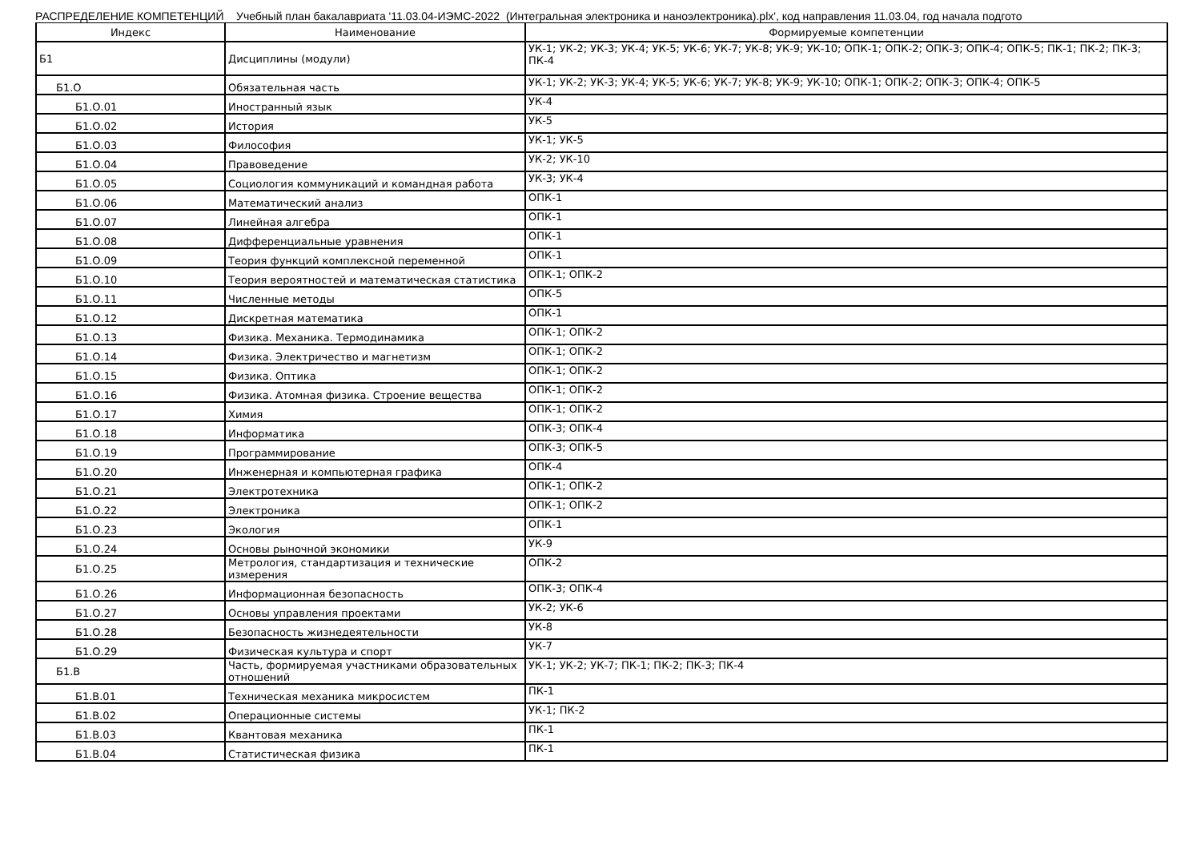РАСПРЕДЕЛЕНИЕ КОМПЕТЕНЦИЙ Учебный план бакалавриата '11.03.04-ИЭМС-2022 (Интегральная электроника и наноэлектроника).plx', код направления 11.03.04, год начала подгото
| Индекс | Наименование | Формируемые компетенции |
| --- | --- | --- |
| Б1 | Дисциплины (модули) | УК-1; УК-2; УК-3; УК-4; УК-5; УК-6; УК-7; УК-8; УК-9; УК-10; ОПК-1; ОПК-2; ОПК-3; ОПК-4; ОПК-5; ПК-1; ПК-2; ПК-3; ПК-4 |
| Б1.О | Обязательная часть | УК-1; УК-2; УК-3; УК-4; УК-5; УК-6; УК-7; УК-8; УК-9; УК-10; ОПК-1; ОПК-2; ОПК-3; ОПК-4; ОПК-5 |
| Б1.О.01 | Иностранный язык | УК-4 |
| Б1.О.02 | История | УК-5 |
| Б1.О.03 | Философия | УК-1; УК-5 |
| Б1.О.04 | Правоведение | УК-2; УК-10 |
| Б1.О.05 | Социология коммуникаций и командная работа | УК-3; УК-4 |
| Б1.О.06 | Математический анализ | ОПК-1 |
| Б1.О.07 | Линейная алгебра | ОПК-1 |
| Б1.О.08 | Дифференциальные уравнения | ОПК-1 |
| Б1.О.09 | Теория функций комплексной переменной | ОПК-1 |
| Б1.О.10 | Теория вероятностей и математическая статистика | ОПК-1; ОПК-2 |
| Б1.О.11 | Численные методы | ОПК-5 |
| Б1.О.12 | Дискретная математика | ОПК-1 |
| Б1.О.13 | Физика. Механика. Термодинамика | ОПК-1; ОПК-2 |
| Б1.О.14 | Физика. Электричество и магнетизм | ОПК-1; ОПК-2 |
| Б1.О.15 | Физика. Оптика | ОПК-1; ОПК-2 |
| Б1.О.16 | Физика. Атомная физика. Строение вещества | ОПК-1; ОПК-2 |
| Б1.О.17 | Химия | ОПК-1; ОПК-2 |
| Б1.О.18 | Информатика | ОПК-3; ОПК-4 |
| Б1.О.19 | Программирование | ОПК-3; ОПК-5 |
| Б1.О.20 | Инженерная и компьютерная графика | ОПК-4 |
| Б1.О.21 | Электротехника | ОПК-1; ОПК-2 |
| Б1.О.22 | Электроника | ОПК-1; ОПК-2 |
| Б1.О.23 | Экология | ОПК-1 |
| Б1.О.24 | Основы рыночной экономики | УК-9 |
| Б1.О.25 | Метрология, стандартизация и технические измерения | ОПК-2 |
| Б1.О.26 | Информационная безопасность | ОПК-3; ОПК-4 |
| Б1.О.27 | Основы управления проектами | УК-2; УК-6 |
| Б1.О.28 | Безопасность жизнедеятельности | УК-8 |
| Б1.О.29 | Физическая культура и спорт | УК-7 |
| Б1.В | Часть, формируемая участниками образовательных отношений | УК-1; УК-2; УК-7; ПК-1; ПК-2; ПК-3; ПК-4 |
| Б1.В.01 | Техническая механика микросистем | ПК-1 |
| Б1.В.02 | Операционные системы | УК-1; ПК-2 |
| Б1.В.03 | Квантовая механика | ПК-1 |
| Б1.В.04 | Статистическая физика | ПК-1 |